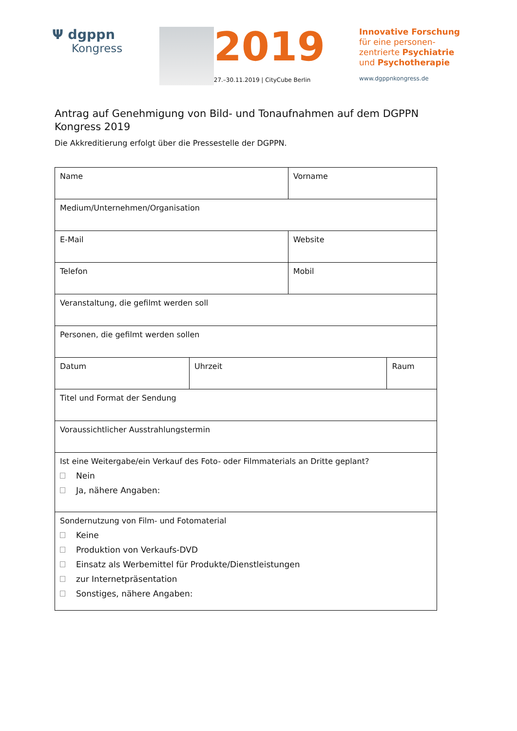Ψ dgppn
Kongress
2019
27.–30.11.2019 | CityCube Berlin
Innovative Forschung
für eine personen-
zentrierte Psychiatrie
und Psychotherapie
www.dgppnkongress.de
Antrag auf Genehmigung von Bild- und Tonaufnahmen auf dem DGPPN Kongress 2019
Die Akkreditierung erfolgt über die Pressestelle der DGPPN.
| Name | | Vorname | |
| Medium/Unternehmen/Organisation | | | |
| E-Mail | | Website | |
| Telefon | | Mobil | |
| Veranstaltung, die gefilmt werden soll | | | |
| Personen, die gefilmt werden sollen | | | |
| Datum | Uhrzeit | | Raum |
| Titel und Format der Sendung | | | |
| Voraussichtlicher Ausstrahlungstermin | | | |
| Ist eine Weitergabe/ein Verkauf des Foto- oder Filmmaterials an Dritte geplant? Nein Ja, nähere Angaben: | | | |
| Sondernutzung von Film- und Fotomaterial Keine Produktion von Verkaufs-DVD Einsatz als Werbemittel für Produkte/Dienstleistungen zur Internetpräsentation Sonstiges, nähere Angaben: | | | |